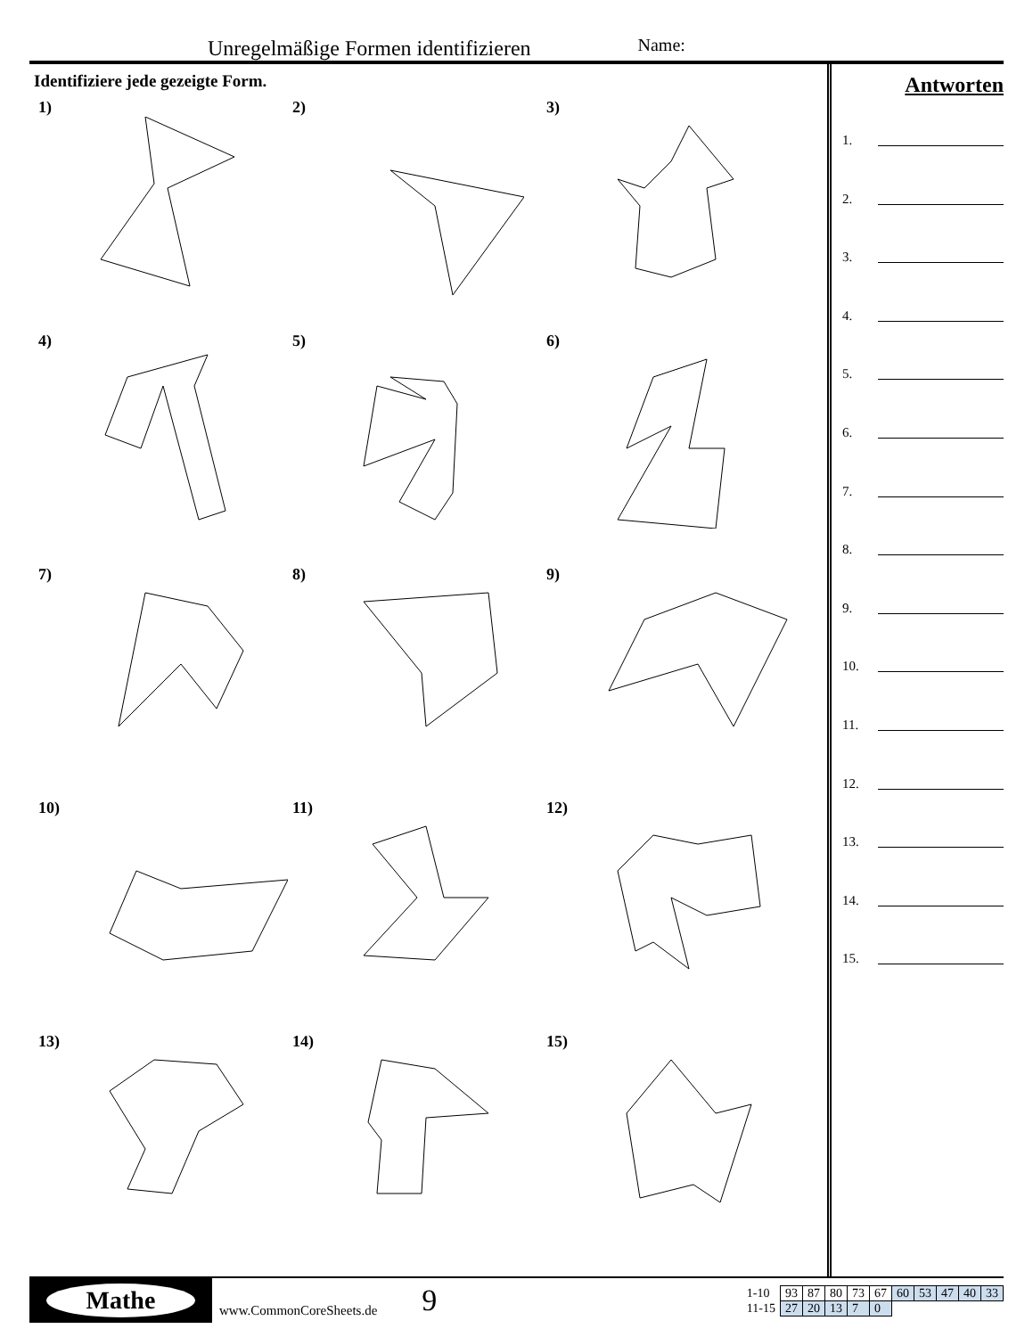Unregelmäßige Formen identifizieren Name:
Identifiziere jede gezeigte Form.
1)
2)
3)
4)
5)
6)
7)
8)
9)
10)
11)
12)
13)
14)
15)
Antworten
1.
2.
3.
4.
5.
6.
7.
8.
9.
10.
11.
12.
13.
14.
15.
Mathe
www.CommonCoreSheets.de 9
| 1-10 | 93 | 87 | 80 | 73 | 67 | 60 | 53 | 47 | 40 | 33 |
| 11-15 | 27 | 20 | 13 | 7 | 0 | | | | | |